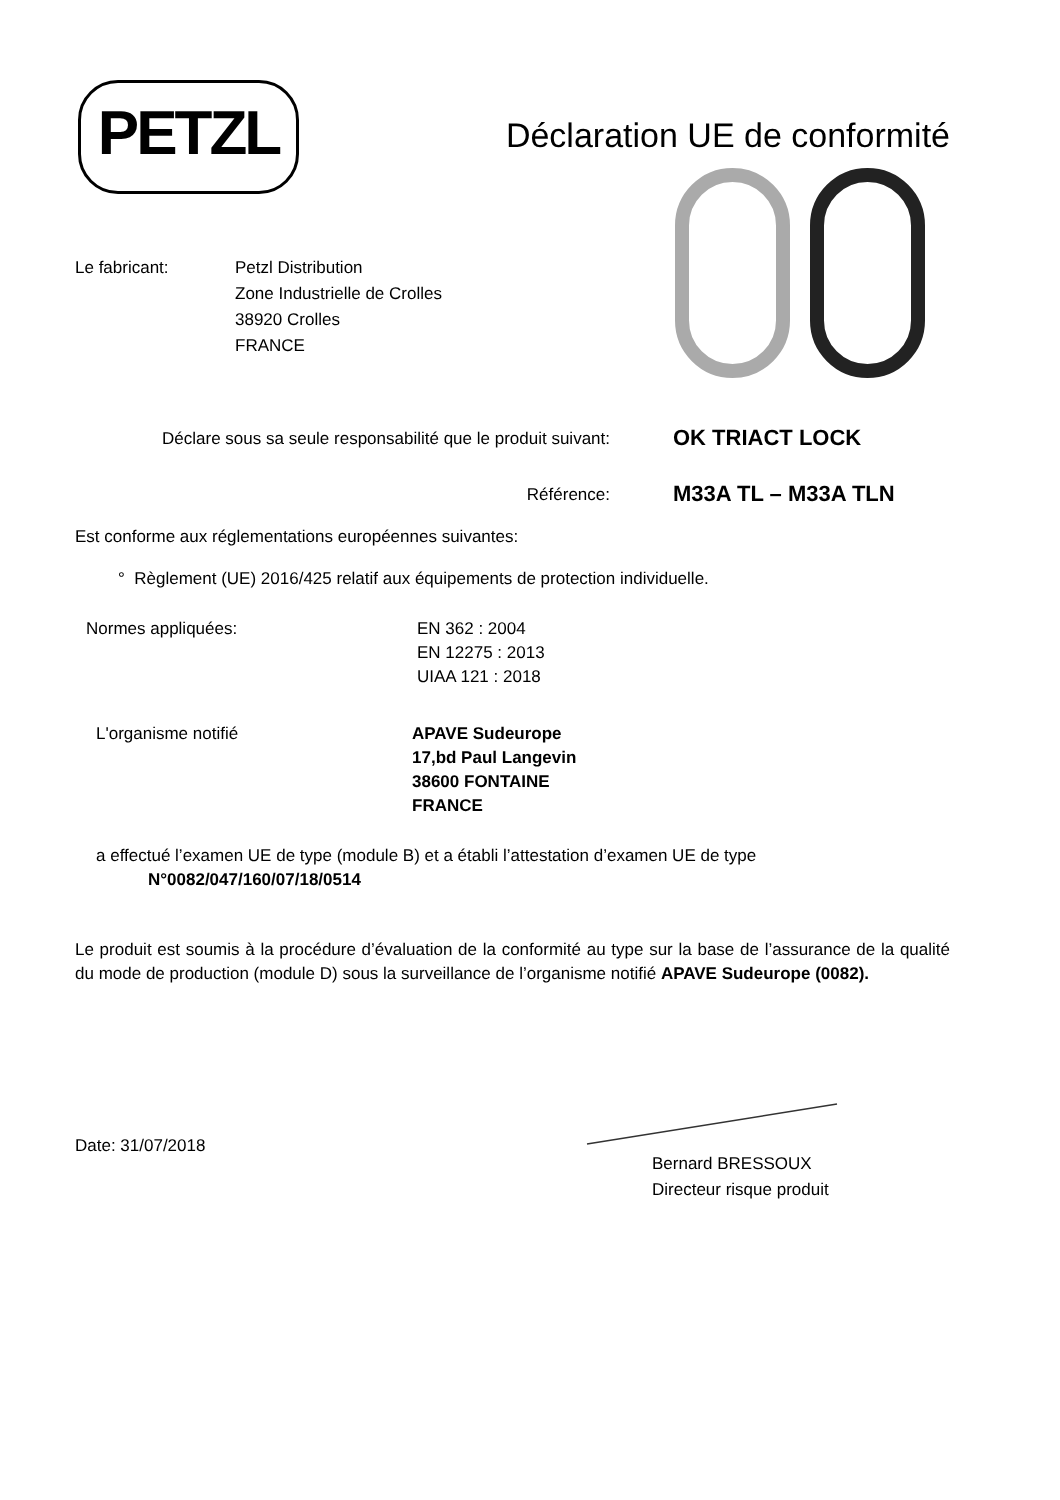PETZL
Déclaration UE de conformité
Le fabricant: Petzl Distribution
Zone Industrielle de Crolles
38920 Crolles
FRANCE
Déclare sous sa seule responsabilité que le produit suivant:
OK TRIACT LOCK
Référence:
M33A TL – M33A TLN
Est conforme aux réglementations européennes suivantes:
° Règlement (UE) 2016/425 relatif aux équipements de protection individuelle.
Normes appliquées: EN 362 : 2004
EN 12275 : 2013
UIAA 121 : 2018
L'organisme notifié APAVE Sudeurope
17,bd Paul Langevin
38600 FONTAINE
FRANCE
a effectué l’examen UE de type (module B) et a établi l’attestation d’examen UE de type
N°0082/047/160/07/18/0514
Le produit est soumis à la procédure d’évaluation de la conformité au type sur la base de l’assurance de la qualité du mode de production (module D) sous la surveillance de l’organisme notifié APAVE Sudeurope (0082).
Date: 31/07/2018
Bernard BRESSOUX
Directeur risque produit